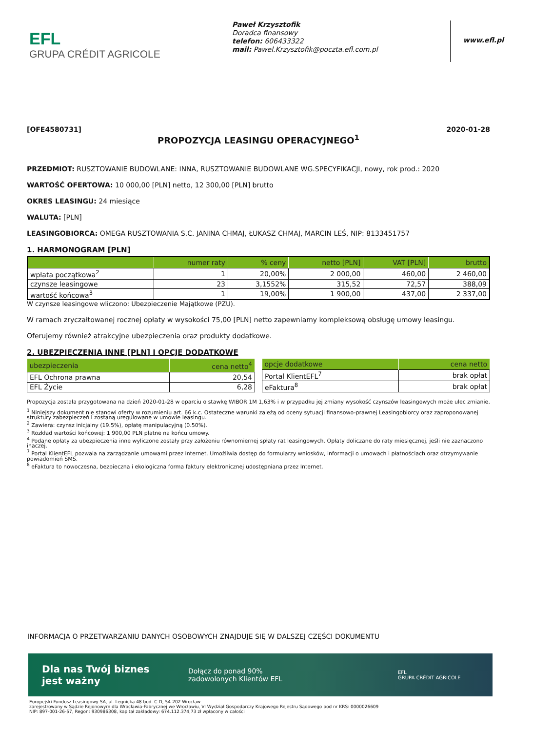EFL
GRUPA CRÉDIT AGRICOLE
Paweł Krzysztofik
Doradca finansowy
telefon: 606433322
mail: Pawel.Krzysztofik@poczta.efl.com.pl
www.efl.pl
[OFE4580731] 2020-01-28
PROPOZYCJA LEASINGU OPERACYJNEGO<sup>1</sup>
PRZEDMIOT: RUSZTOWANIE BUDOWLANE: INNA, RUSZTOWANIE BUDOWLANE WG.SPECYFIKACJI, nowy, rok prod.: 2020
WARTOŚĆ OFERTOWA: 10 000,00 [PLN] netto, 12 300,00 [PLN] brutto
OKRES LEASINGU: 24 miesiące
WALUTA: [PLN]
LEASINGOBIORCA: OMEGA RUSZTOWANIA S.C. JANINA CHMAJ, ŁUKASZ CHMAJ, MARCIN LEŚ, NIP: 8133451757
1. HARMONOGRAM [PLN]
| | numer raty | % ceny | netto [PLN] | VAT [PLN] | brutto |
| --- | --- | --- | --- | --- | --- |
| wpłata początkowa<sup>2</sup> | 1 | 20,00% | 2 000,00 | 460,00 | 2 460,00 |
| czynsze leasingowe | 23 | 3,1552% | 315,52 | 72,57 | 388,09 |
| wartość końcowa<sup>3</sup> | 1 | 19,00% | 1 900,00 | 437,00 | 2 337,00 |
W czynsze leasingowe wliczono: Ubezpieczenie Majątkowe (PZU).
W ramach zryczałtowanej rocznej opłaty w wysokości 75,00 [PLN] netto zapewniamy kompleksową obsługę umowy leasingu.
Oferujemy również atrakcyjne ubezpieczenia oraz produkty dodatkowe.
2. UBEZPIECZENIA INNE [PLN] I OPCJE DODATKOWE
| ubezpieczenia | cena netto<sup>4</sup> |
| --- | --- |
| EFL Ochrona prawna | 20,54 |
| EFL Życie | 6,28 |
| opcje dodatkowe | cena netto |
| --- | --- |
| Portal KlientEFL<sup>7</sup> | brak opłat |
| eFaktura<sup>8</sup> | brak opłat |
Propozycja została przygotowana na dzień 2020-01-28 w oparciu o stawkę WIBOR 1M 1,63% i w przypadku jej zmiany wysokość czynszów leasingowych może ulec zmianie.
<sup>1</sup> Niniejszy dokument nie stanowi oferty w rozumieniu art. 66 k.c. Ostateczne warunki zależą od oceny sytuacji finansowo-prawnej Leasingobiorcy oraz zaproponowanej struktury zabezpieczeń i zostaną uregulowane w umowie leasingu.
<sup>2</sup> Zawiera: czynsz inicjalny (19.5%), opłatę manipulacyjną (0.50%).
<sup>3</sup> Rozkład wartości końcowej: 1 900,00 PLN płatne na końcu umowy.
<sup>4</sup> Podane opłaty za ubezpieczenia inne wyliczone zostały przy założeniu równomiernej spłaty rat leasingowych. Opłaty doliczane do raty miesięcznej, jeśli nie zaznaczono inaczej.
<sup>7</sup> Portal KlientEFL pozwala na zarządzanie umowami przez Internet. Umożliwia dostęp do formularzy wniosków, informacji o umowach i płatnościach oraz otrzymywanie powiadomień SMS.
<sup>8</sup> eFaktura to nowoczesna, bezpieczna i ekologiczna forma faktury elektronicznej udostępniana przez Internet.
INFORMACJA O PRZETWARZANIU DANYCH OSOBOWYCH ZNAJDUJE SIĘ W DALSZEJ CZĘŚCI DOKUMENTU
Dla nas Twój biznes
jest ważny
Dołącz do ponad 90%
zadowolonych Klientów EFL
EFL
GRUPA CRÉDIT AGRICOLE
Europejski Fundusz Leasingowy SA, ul. Legnicka 48 bud. C-D, 54-202 Wrocław
zarejestrowany w Sądzie Rejonowym dla Wrocławia-Fabrycznej we Wrocławiu, VI Wydział Gospodarczy Krajowego Rejestru Sądowego pod nr KRS: 0000026609
NIP: 897-001-26-57, Regon: 930986308, kapitał zakładowy: 674.112.374,73 zł wpłacony w całości